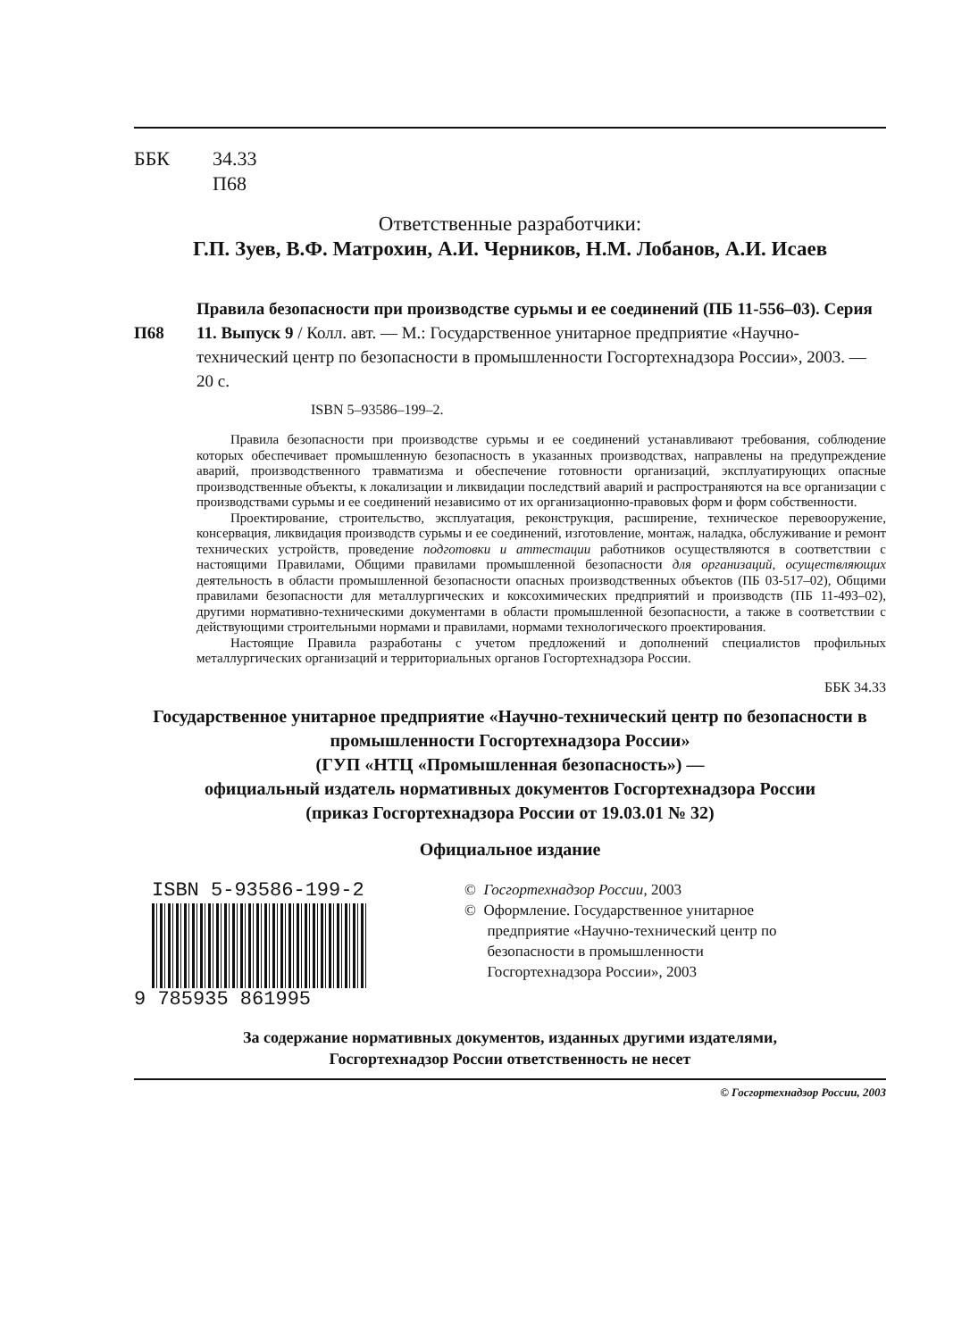ББК 34.33
П68
Ответственные разработчики:
Г.П. Зуев, В.Ф. Матрохин, А.И. Черников, Н.М. Лобанов, А.И. Исаев
П68
Правила безопасности при производстве сурьмы и ее соединений (ПБ 11-556–03). Серия 11. Выпуск 9 / Колл. авт. — М.: Государственное унитарное предприятие «Научно-технический центр по безопасности в промышленности Госгортехнадзора России», 2003. — 20 с.
ISBN 5–93586–199–2.
Правила безопасности при производстве сурьмы и ее соединений устанавливают требования, соблюдение которых обеспечивает промышленную безопасность в указанных производствах, направлены на предупреждение аварий, производственного травматизма и обеспечение готовности организаций, эксплуатирующих опасные производственные объекты, к локализации и ликвидации последствий аварий и распространяются на все организации с производствами сурьмы и ее соединений независимо от их организационно-правовых форм и форм собственности.
Проектирование, строительство, эксплуатация, реконструкция, расширение, техническое перевооружение, консервация, ликвидация производств сурьмы и ее соединений, изготовление, монтаж, наладка, обслуживание и ремонт технических устройств, проведение подготовки и аттестации работников осуществляются в соответствии с настоящими Правилами, Общими правилами промышленной безопасности для организаций, осуществляющих деятельность в области промышленной безопасности опасных производственных объектов (ПБ 03-517–02), Общими правилами безопасности для металлургических и коксохимических предприятий и производств (ПБ 11-493–02), другими нормативно-техническими документами в области промышленной безопасности, а также в соответствии с действующими строительными нормами и правилами, нормами технологического проектирования.
Настоящие Правила разработаны с учетом предложений и дополнений специалистов профильных металлургических организаций и территориальных органов Госгортехнадзора России.
ББК 34.33
Государственное унитарное предприятие «Научно-технический центр по безопасности в промышленности Госгортехнадзора России»
(ГУП «НТЦ «Промышленная безопасность») —
официальный издатель нормативных документов Госгортехнадзора России
(приказ Госгортехнадзора России от 19.03.01 № 32)
Официальное издание
ISBN 5-93586-199-2
9 785935 861995
© Госгортехнадзор России, 2003
© Оформление. Государственное унитарное
предприятие «Научно-технический центр по
безопасности в промышленности
Госгортехнадзора России», 2003
За содержание нормативных документов, изданных другими издателями,
Госгортехнадзор России ответственность не несет
© Госгортехнадзор России, 2003